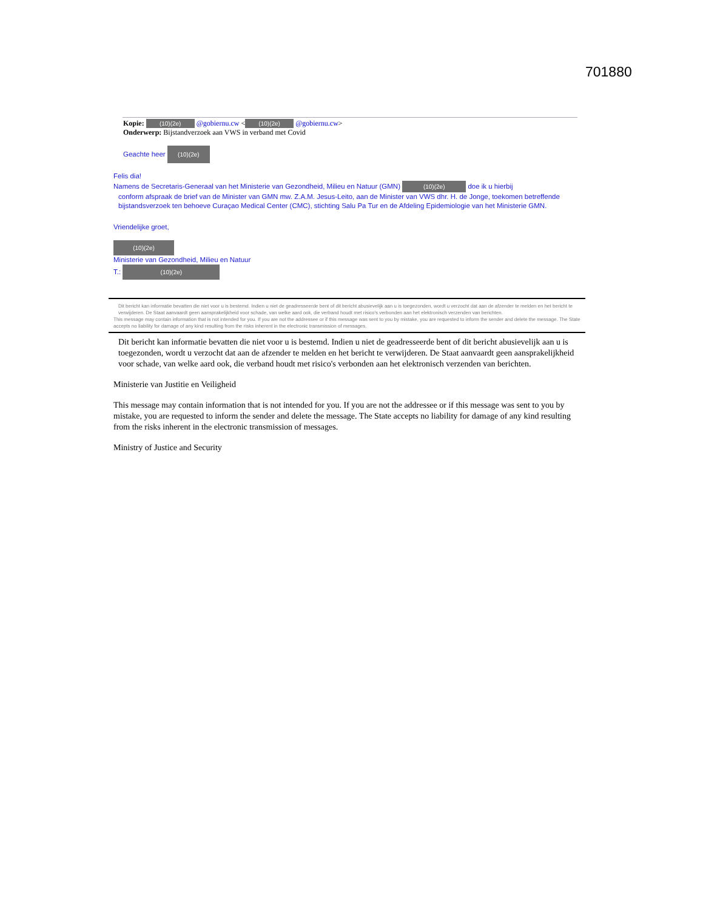701880
Kopie: (10)(2e) @gobiernu.cw < (10)(2e) @gobiernu.cw>
Onderwerp: Bijstandverzoek aan VWS in verband met Covid
Geachte heer (10)(2e)
Felis dia!
Namens de Secretaris-Generaal van het Ministerie van Gezondheid, Milieu en Natuur (GMN) (10)(2e) doe ik u hierbij
conform afspraak de brief van de Minister van GMN mw. Z.A.M. Jesus-Leito, aan de Minister van VWS dhr. H. de Jonge, toekomen betreffende bijstandsverzoek ten behoeve Curaçao Medical Center (CMC), stichting Salu Pa Tur en de Afdeling Epidemiologie van het Ministerie GMN.
Vriendelijke groet,
(10)(2e)
Ministerie van Gezondheid, Milieu en Natuur
T.: (10)(2e)
Dit bericht kan informatie bevatten die niet voor u is bestemd. Indien u niet de geadresseerde bent of dit bericht abusievelijk aan u is toegezonden, wordt u verzocht dat aan de afzender te melden en het bericht te verwijderen. De Staat aanvaardt geen aansprakelijkheid voor schade, van welke aard ook, die verband houdt met risico's verbonden aan het elektronisch verzenden van berichten.
This message may contain information that is not intended for you. If you are not the addressee or if this message was sent to you by mistake, you are requested to inform the sender and delete the message. The State accepts no liability for damage of any kind resulting from the risks inherent in the electronic transmission of messages.
Dit bericht kan informatie bevatten die niet voor u is bestemd. Indien u niet de geadresseerde bent of dit bericht abusievelijk aan u is toegezonden, wordt u verzocht dat aan de afzender te melden en het bericht te verwijderen. De Staat aanvaardt geen aansprakelijkheid voor schade, van welke aard ook, die verband houdt met risico's verbonden aan het elektronisch verzenden van berichten.
Ministerie van Justitie en Veiligheid
This message may contain information that is not intended for you. If you are not the addressee or if this message was sent to you by mistake, you are requested to inform the sender and delete the message. The State accepts no liability for damage of any kind resulting from the risks inherent in the electronic transmission of messages.
Ministry of Justice and Security